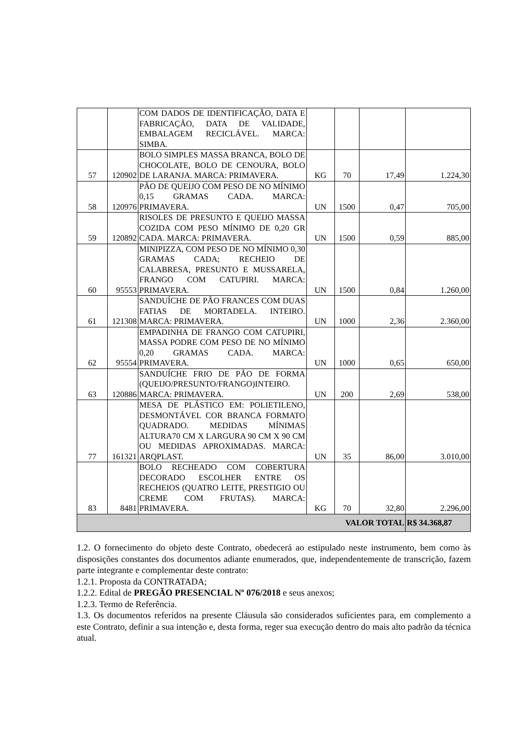| | | COM DADOS DE IDENTIFICAÇÃO, DATA E FABRICAÇÃO, DATA DE VALIDADE, EMBALAGEM RECICLÁVEL. MARCA: SIMBA. | | | | |
| 57 | 120902 | BOLO SIMPLES MASSA BRANCA, BOLO DE CHOCOLATE, BOLO DE CENOURA, BOLO DE LARANJA. MARCA: PRIMAVERA. | KG | 70 | 17,49 | 1.224,30 |
| 58 | 120976 | PÃO DE QUEIJO COM PESO DE NO MÍNIMO 0,15 GRAMAS CADA. MARCA: PRIMAVERA. | UN | 1500 | 0,47 | 705,00 |
| 59 | 120892 | RISOLES DE PRESUNTO E QUEIJO MASSA COZIDA COM PESO MÍNIMO DE 0,20 GR CADA. MARCA: PRIMAVERA. | UN | 1500 | 0,59 | 885,00 |
| 60 | 95553 | MINIPIZZA, COM PESO DE NO MÍNIMO 0,30 GRAMAS CADA; RECHEIO DE CALABRESA, PRESUNTO E MUSSARELA, FRANGO COM CATUPIRI. MARCA: PRIMAVERA. | UN | 1500 | 0,84 | 1.260,00 |
| 61 | 121308 | SANDUÍCHE DE PÃO FRANCES COM DUAS FATIAS DE MORTADELA. INTEIRO. MARCA: PRIMAVERA. | UN | 1000 | 2,36 | 2.360,00 |
| 62 | 95554 | EMPADINHA DE FRANGO COM CATUPIRI, MASSA PODRE COM PESO DE NO MÍNIMO 0,20 GRAMAS CADA. MARCA: PRIMAVERA. | UN | 1000 | 0,65 | 650,00 |
| 63 | 120886 | SANDUÍCHE FRIO DE PÃO DE FORMA (QUEIJO/PRESUNTO/FRANGO)INTEIRO. MARCA: PRIMAVERA. | UN | 200 | 2,69 | 538,00 |
| 77 | 161321 | MESA DE PLÁSTICO EM: POLIETILENO, DESMONTÁVEL COR BRANCA FORMATO QUADRADO. MEDIDAS MÍNIMAS ALTURA70 CM X LARGURA 90 CM X 90 CM OU MEDIDAS APROXIMADAS. MARCA: ARQPLAST. | UN | 35 | 86,00 | 3.010,00 |
| 83 | 8481 | BOLO RECHEADO COM COBERTURA DECORADO ESCOLHER ENTRE OS RECHEIOS (QUATRO LEITE, PRESTIGIO OU CREME COM FRUTAS). MARCA: PRIMAVERA. | KG | 70 | 32,80 | 2.296,00 |
| VALOR TOTAL | | | | | | R$ 34.368,87 |
1.2. O fornecimento do objeto deste Contrato, obedecerá ao estipulado neste instrumento, bem como às disposições constantes dos documentos adiante enumerados, que, independentemente de transcrição, fazem parte integrante e complementar deste contrato:
1.2.1. Proposta da CONTRATADA;
1.2.2. Edital de PREGÃO PRESENCIAL Nº 076/2018 e seus anexos;
1.2.3. Termo de Referência.
1.3. Os documentos referidos na presente Cláusula são considerados suficientes para, em complemento a este Contrato, definir a sua intenção e, desta forma, reger sua execução dentro do mais alto padrão da técnica atual.